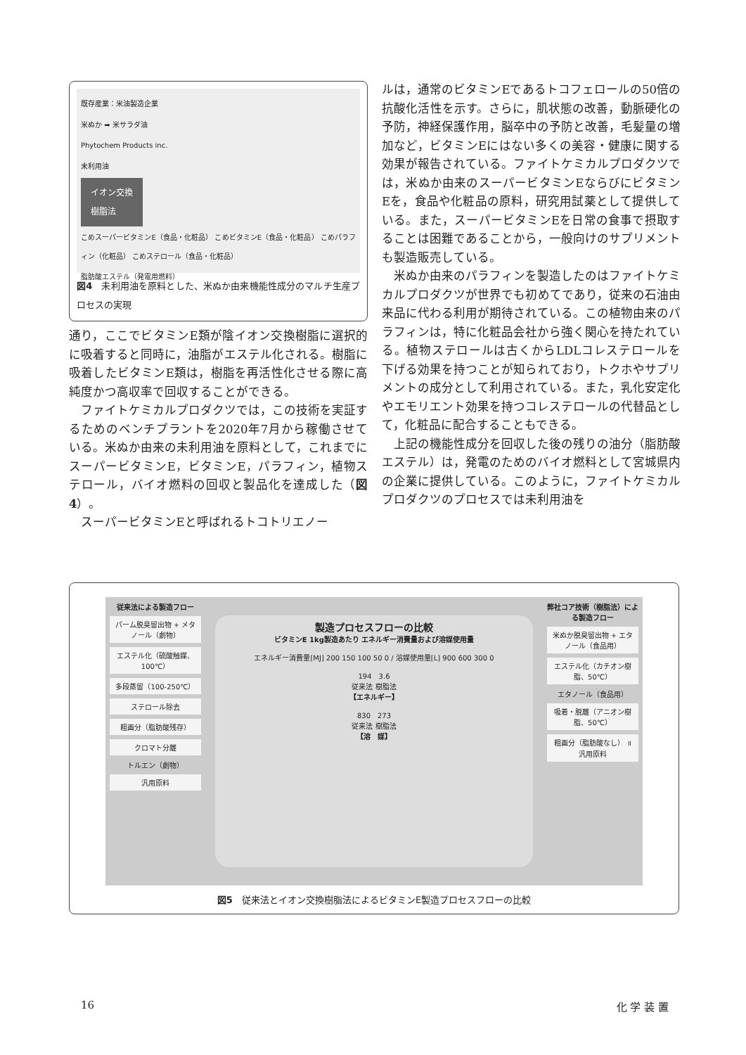既存産業：米油製造企業
米ぬか ➡ 米サラダ油
Phytochem Products inc.
未利用油
イオン交換
樹脂法
こめスーパービタミンE（食品・化粧品） こめビタミンE（食品・化粧品） こめパラフィン（化粧品） こめステロール（食品・化粧品）
脂肪酸エステル（発電用燃料）
図4　未利用油を原料とした、米ぬか由来機能性成分のマルチ生産プロセスの実現
通り，ここでビタミンE類が陰イオン交換樹脂に選択的に吸着すると同時に，油脂がエステル化される。樹脂に吸着したビタミンE類は，樹脂を再活性化させる際に高純度かつ高収率で回収することができる。
ファイトケミカルプロダクツでは，この技術を実証するためのベンチプラントを2020年7月から稼働させている。米ぬか由来の未利用油を原料として，これまでにスーパービタミンE，ビタミンE，パラフィン，植物ステロール，バイオ燃料の回収と製品化を達成した（図4）。
スーパービタミンEと呼ばれるトコトリエノー
ルは，通常のビタミンEであるトコフェロールの50倍の抗酸化活性を示す。さらに，肌状態の改善，動脈硬化の予防，神経保護作用，脳卒中の予防と改善，毛髪量の増加など，ビタミンEにはない多くの美容・健康に関する効果が報告されている。ファイトケミカルプロダクツでは，米ぬか由来のスーパービタミンEならびにビタミンEを，食品や化粧品の原料，研究用試薬として提供している。また，スーパービタミンEを日常の食事で摂取することは困難であることから，一般向けのサプリメントも製造販売している。
米ぬか由来のパラフィンを製造したのはファイトケミカルプロダクツが世界でも初めてであり，従来の石油由来品に代わる利用が期待されている。この植物由来のパラフィンは，特に化粧品会社から強く関心を持たれている。植物ステロールは古くからLDLコレステロールを下げる効果を持つことが知られており，トクホやサプリメントの成分として利用されている。また，乳化安定化やエモリエント効果を持つコレステロールの代替品として，化粧品に配合することもできる。
上記の機能性成分を回収した後の残りの油分（脂肪酸エステル）は，発電のためのバイオ燃料として宮城県内の企業に提供している。このように，ファイトケミカルプロダクツのプロセスでは未利用油を
従来法による製造フロー
パーム脱臭留出物 + メタノール（劇物）
エステル化（硫酸触媒、100℃）
多段蒸留（100-250℃）
ステロール除去
粗画分（脂肪酸残存）
クロマト分離
トルエン（劇物）
汎用原料
製造プロセスフローの比較
ビタミンE 1kg製造あたり エネルギー消費量および溶媒使用量
エネルギー消費量[MJ] 200 150 100 50 0 / 溶媒使用量[L] 900 600 300 0
194　3.6
従来法 樹脂法
【エネルギー】
830　273
従来法 樹脂法
【溶　媒】
弊社コア技術（樹脂法）による製造フロー
米ぬか脱臭留出物 + エタノール（食品用）
エステル化（カチオン樹脂、50℃）
エタノール（食品用）
吸着・脱離（アニオン樹脂、50℃）
粗画分（脂肪酸なし） ॥ 汎用原料
図5　従来法とイオン交換樹脂法によるビタミンE製造プロセスフローの比較
16 化 学 装 置